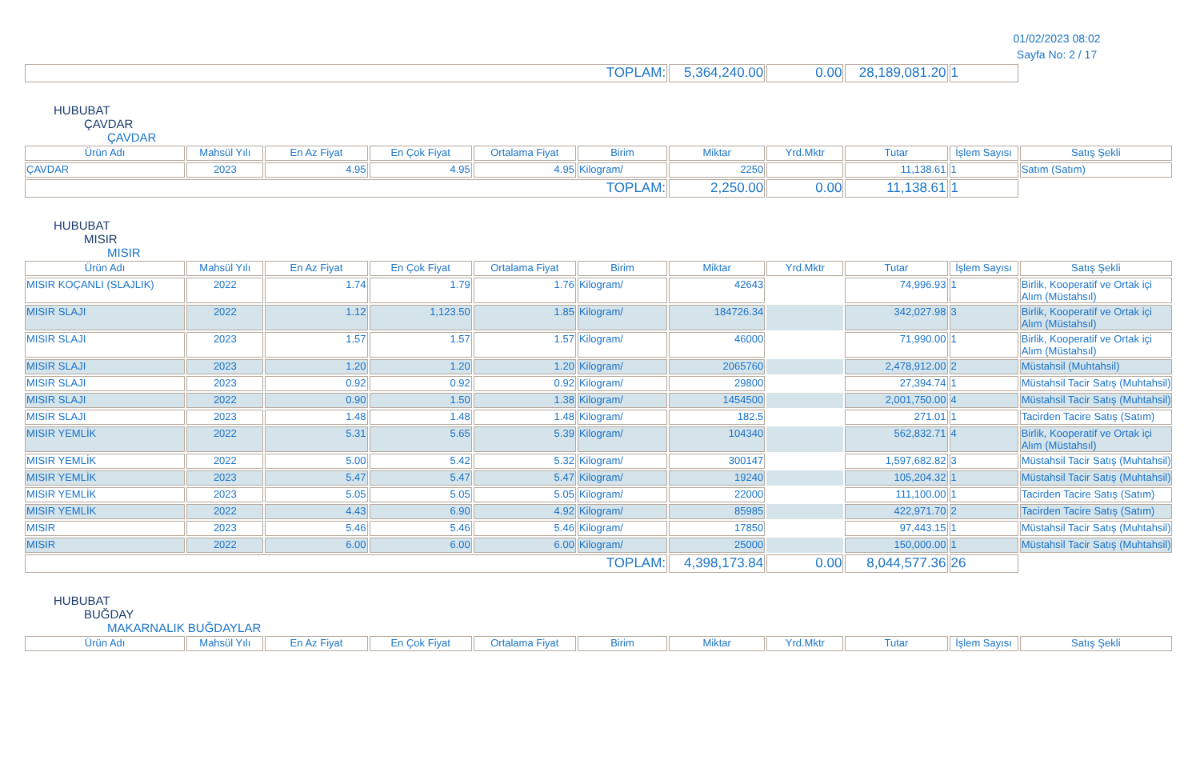01/02/2023 08:02
Sayfa No: 2 / 17
| TOPLAM: | 5,364,240.00 | 0.00 | 28,189,081.20 | 1 | |
HUBUBAT
ÇAVDAR
ÇAVDAR
| Ürün Adı | Mahsül Yılı | En Az Fiyat | En Çok Fiyat | Ortalama Fiyat | Birim | Miktar | Yrd.Mktr | Tutar | İşlem Sayısı | Satış Şekli |
| --- | --- | --- | --- | --- | --- | --- | --- | --- | --- | --- |
| ÇAVDAR | 2023 | 4.95 | 4.95 | 4.95 | Kilogram/ | 2250 | | 11,138.61 | 1 | Satım (Satım) |
| TOPLAM: | | | | | | 2,250.00 | 0.00 | 11,138.61 | 1 | |
HUBUBAT
MISIR
MISIR
| Ürün Adı | Mahsül Yılı | En Az Fiyat | En Çok Fiyat | Ortalama Fiyat | Birim | Miktar | Yrd.Mktr | Tutar | İşlem Sayısı | Satış Şekli |
| --- | --- | --- | --- | --- | --- | --- | --- | --- | --- | --- |
| MISIR KOÇANLI (SLAJLIK) | 2022 | 1.74 | 1.79 | 1.76 | Kilogram/ | 42643 | | 74,996.93 | 1 | Birlik, Kooperatif ve Ortak içi Alım (Müstahsıl) |
| MISIR SLAJI | 2022 | 1.12 | 1,123.50 | 1.85 | Kilogram/ | 184726.34 | | 342,027.98 | 3 | Birlik, Kooperatif ve Ortak içi Alım (Müstahsıl) |
| MISIR SLAJI | 2023 | 1.57 | 1.57 | 1.57 | Kilogram/ | 46000 | | 71,990.00 | 1 | Birlik, Kooperatif ve Ortak içi Alım (Müstahsıl) |
| MISIR SLAJI | 2023 | 1.20 | 1.20 | 1.20 | Kilogram/ | 2065760 | | 2,478,912.00 | 2 | Müstahsil (Muhtahsil) |
| MISIR SLAJI | 2023 | 0.92 | 0.92 | 0.92 | Kilogram/ | 29800 | | 27,394.74 | 1 | Müstahsil Tacir Satış (Muhtahsil) |
| MISIR SLAJI | 2022 | 0.90 | 1.50 | 1.38 | Kilogram/ | 1454500 | | 2,001,750.00 | 4 | Müstahsil Tacir Satış (Muhtahsil) |
| MISIR SLAJI | 2023 | 1.48 | 1.48 | 1.48 | Kilogram/ | 182.5 | | 271.01 | 1 | Tacirden Tacire Satış (Satım) |
| MISIR YEMLİK | 2022 | 5.31 | 5.65 | 5.39 | Kilogram/ | 104340 | | 562,832.71 | 4 | Birlik, Kooperatif ve Ortak içi Alım (Müstahsıl) |
| MISIR YEMLİK | 2022 | 5.00 | 5.42 | 5.32 | Kilogram/ | 300147 | | 1,597,682.82 | 3 | Müstahsil Tacir Satış (Muhtahsil) |
| MISIR YEMLİK | 2023 | 5.47 | 5.47 | 5.47 | Kilogram/ | 19240 | | 105,204.32 | 1 | Müstahsil Tacir Satış (Muhtahsil) |
| MISIR YEMLİK | 2023 | 5.05 | 5.05 | 5.05 | Kilogram/ | 22000 | | 111,100.00 | 1 | Tacirden Tacire Satış (Satım) |
| MISIR YEMLİK | 2022 | 4.43 | 6.90 | 4.92 | Kilogram/ | 85985 | | 422,971.70 | 2 | Tacirden Tacire Satış (Satım) |
| MISIR | 2023 | 5.46 | 5.46 | 5.46 | Kilogram/ | 17850 | | 97,443.15 | 1 | Müstahsil Tacir Satış (Muhtahsil) |
| MISIR | 2022 | 6.00 | 6.00 | 6.00 | Kilogram/ | 25000 | | 150,000.00 | 1 | Müstahsil Tacir Satış (Muhtahsil) |
| TOPLAM: | | | | | | 4,398,173.84 | 0.00 | 8,044,577.36 | 26 | |
HUBUBAT
BUĞDAY
MAKARNALIK BUĞDAYLAR
| Ürün Adı | Mahsül Yılı | En Az Fiyat | En Çok Fiyat | Ortalama Fiyat | Birim | Miktar | Yrd.Mktr | Tutar | İşlem Sayısı | Satış Şekli |
| --- | --- | --- | --- | --- | --- | --- | --- | --- | --- | --- |